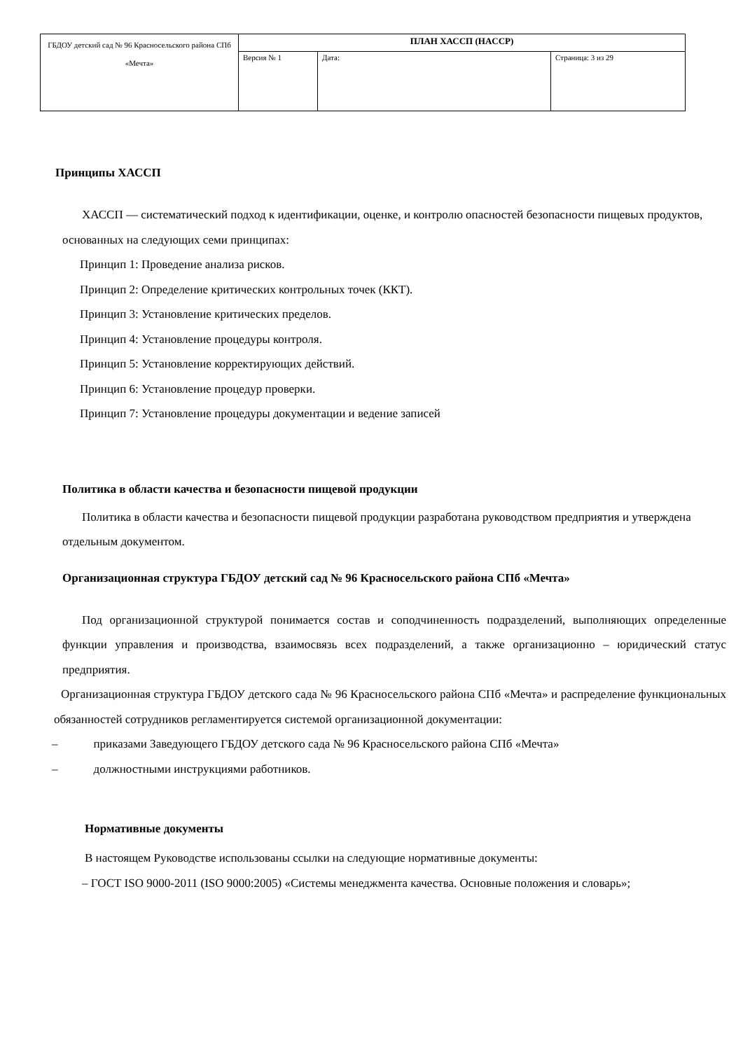| ГБДОУ детский сад № 96 Красносельского района СПб «Мечта» | ПЛАН ХАССП (HACCP) | | |
| | Версия № 1 | Дата: | Страница: 3 из 29 |
Принципы ХАССП
ХАССП — систематический подход к идентификации, оценке, и контролю опасностей безопасности пищевых продуктов, основанных на следующих семи принципах:
Принцип 1: Проведение анализа рисков.
Принцип 2: Определение критических контрольных точек (ККТ).
Принцип 3: Установление критических пределов.
Принцип 4: Установление процедуры контроля.
Принцип 5: Установление корректирующих действий.
Принцип 6: Установление процедур проверки.
Принцип 7: Установление процедуры документации и ведение записей
Политика в области качества и безопасности пищевой продукции
Политика в области качества и безопасности пищевой продукции разработана руководством предприятия и утверждена отдельным документом.
Организационная структура ГБДОУ детский сад № 96 Красносельского района СПб «Мечта»
Под организационной структурой понимается состав и соподчиненность подразделений, выполняющих определенные функции управления и производства, взаимосвязь всех подразделений, а также организационно – юридический статус предприятия.
Организационная структура ГБДОУ детского сада № 96 Красносельского района СПб «Мечта» и распределение функциональных обязанностей сотрудников регламентируется системой организационной документации:
– приказами Заведующего ГБДОУ детского сада № 96 Красносельского района СПб «Мечта»
– должностными инструкциями работников.
Нормативные документы
В настоящем Руководстве использованы ссылки на следующие нормативные документы:
– ГОСТ ISO 9000-2011 (ISO 9000:2005) «Системы менеджмента качества. Основные положения и словарь»;